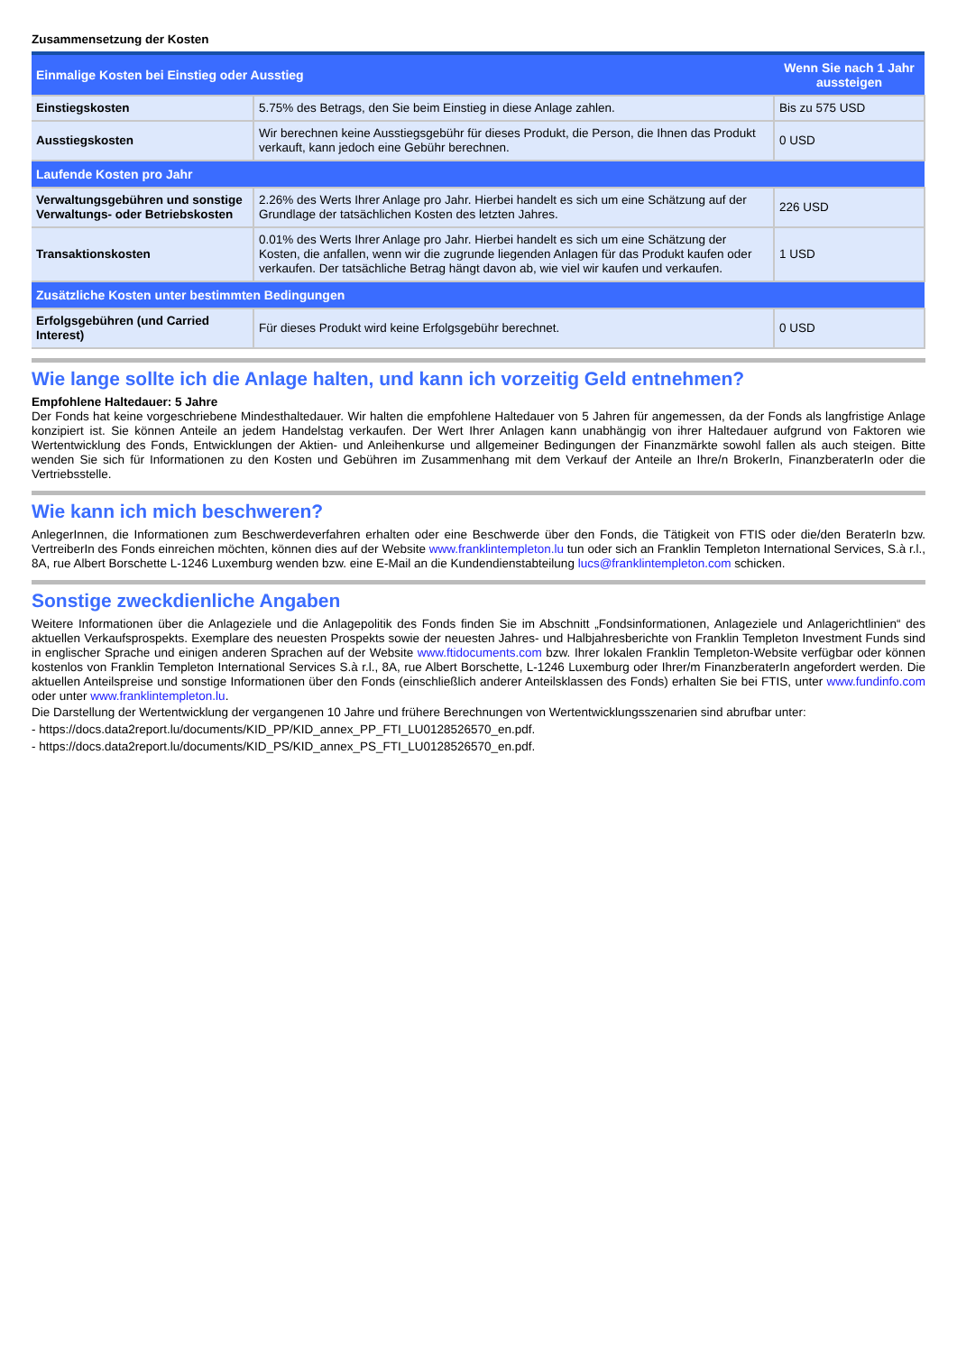Zusammensetzung der Kosten
| Einmalige Kosten bei Einstieg oder Ausstieg | | Wenn Sie nach 1 Jahr aussteigen |
| --- | --- | --- |
| Einstiegskosten | 5.75% des Betrags, den Sie beim Einstieg in diese Anlage zahlen. | Bis zu 575 USD |
| Ausstiegskosten | Wir berechnen keine Ausstiegsgebühr für dieses Produkt, die Person, die Ihnen das Produkt verkauft, kann jedoch eine Gebühr berechnen. | 0 USD |
| Laufende Kosten pro Jahr | | |
| Verwaltungsgebühren und sonstige Verwaltungs- oder Betriebskosten | 2.26% des Werts Ihrer Anlage pro Jahr. Hierbei handelt es sich um eine Schätzung auf der Grundlage der tatsächlichen Kosten des letzten Jahres. | 226 USD |
| Transaktionskosten | 0.01% des Werts Ihrer Anlage pro Jahr. Hierbei handelt es sich um eine Schätzung der Kosten, die anfallen, wenn wir die zugrunde liegenden Anlagen für das Produkt kaufen oder verkaufen. Der tatsächliche Betrag hängt davon ab, wie viel wir kaufen und verkaufen. | 1 USD |
| Zusätzliche Kosten unter bestimmten Bedingungen | | |
| Erfolgsgebühren (und Carried Interest) | Für dieses Produkt wird keine Erfolgsgebühr berechnet. | 0 USD |
Wie lange sollte ich die Anlage halten, und kann ich vorzeitig Geld entnehmen?
Empfohlene Haltedauer: 5 Jahre
Der Fonds hat keine vorgeschriebene Mindesthaltedauer. Wir halten die empfohlene Haltedauer von 5 Jahren für angemessen, da der Fonds als langfristige Anlage konzipiert ist. Sie können Anteile an jedem Handelstag verkaufen. Der Wert Ihrer Anlagen kann unabhängig von ihrer Haltedauer aufgrund von Faktoren wie Wertentwicklung des Fonds, Entwicklungen der Aktien- und Anleihenkurse und allgemeiner Bedingungen der Finanzmärkte sowohl fallen als auch steigen. Bitte wenden Sie sich für Informationen zu den Kosten und Gebühren im Zusammenhang mit dem Verkauf der Anteile an Ihre/n BrokerIn, FinanzberaterIn oder die Vertriebsstelle.
Wie kann ich mich beschweren?
AnlegerInnen, die Informationen zum Beschwerdeverfahren erhalten oder eine Beschwerde über den Fonds, die Tätigkeit von FTIS oder die/den BeraterIn bzw. VertreiberIn des Fonds einreichen möchten, können dies auf der Website www.franklintempleton.lu tun oder sich an Franklin Templeton International Services, S.à r.l., 8A, rue Albert Borschette L-1246 Luxemburg wenden bzw. eine E-Mail an die Kundendienstabteilung lucs@franklintempleton.com schicken.
Sonstige zweckdienliche Angaben
Weitere Informationen über die Anlageziele und die Anlagepolitik des Fonds finden Sie im Abschnitt „Fondsinformationen, Anlageziele und Anlagerichtlinien“ des aktuellen Verkaufsprospekts. Exemplare des neuesten Prospekts sowie der neuesten Jahres- und Halbjahresberichte von Franklin Templeton Investment Funds sind in englischer Sprache und einigen anderen Sprachen auf der Website www.ftidocuments.com bzw. Ihrer lokalen Franklin Templeton-Website verfügbar oder können kostenlos von Franklin Templeton International Services S.à r.l., 8A, rue Albert Borschette, L-1246 Luxemburg oder Ihrer/m FinanzberaterIn angefordert werden. Die aktuellen Anteilspreise und sonstige Informationen über den Fonds (einschließlich anderer Anteilsklassen des Fonds) erhalten Sie bei FTIS, unter www.fundinfo.com oder unter www.franklintempleton.lu.
Die Darstellung der Wertentwicklung der vergangenen 10 Jahre und frühere Berechnungen von Wertentwicklungsszenarien sind abrufbar unter:
- https://docs.data2report.lu/documents/KID_PP/KID_annex_PP_FTI_LU0128526570_en.pdf.
- https://docs.data2report.lu/documents/KID_PS/KID_annex_PS_FTI_LU0128526570_en.pdf.